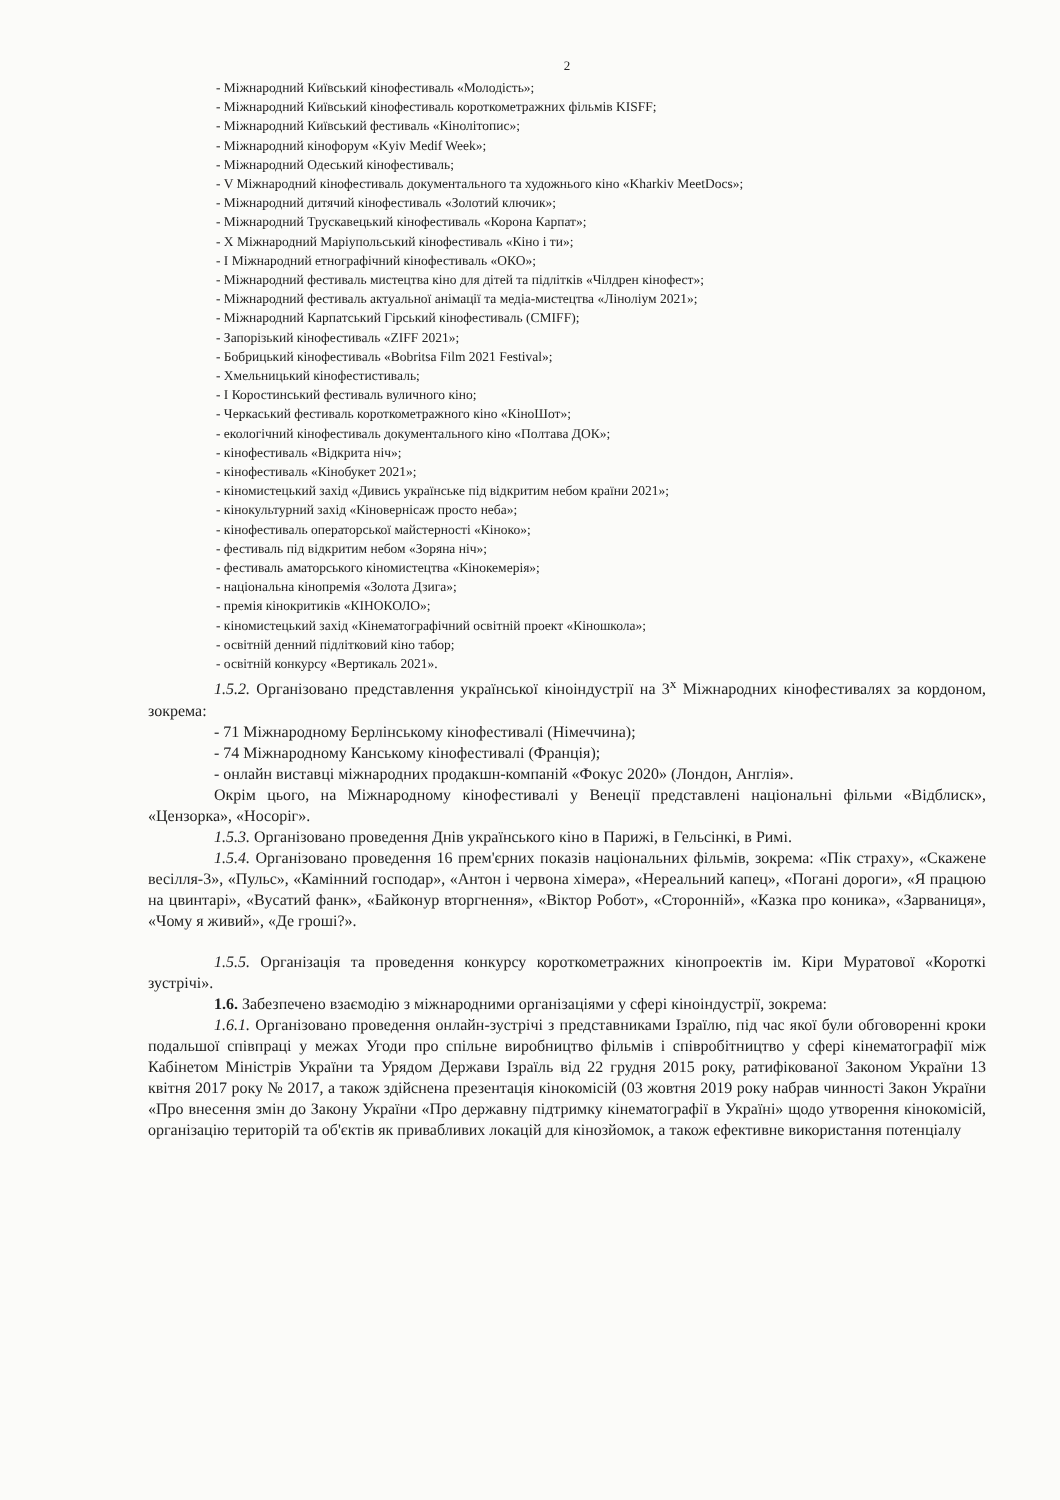2
- Міжнародний Київський кінофестиваль «Молодість»;
- Міжнародний Київський кінофестиваль короткометражних фільмів KISFF;
- Міжнародний Київський фестиваль «Кінолітопис»;
- Міжнародний кінофорум «Kyiv Medif Week»;
- Міжнародний Одеський кінофестиваль;
- V Міжнародний кінофестиваль документального та художнього кіно «Kharkiv MeetDocs»;
- Міжнародний дитячий кінофестиваль «Золотий ключик»;
- Міжнародний Трускавецький кінофестиваль «Корона Карпат»;
- Х Міжнародний Маріупольський кінофестиваль «Кіно і ти»;
- І Міжнародний етнографічний кінофестиваль «ОКО»;
- Міжнародний фестиваль мистецтва кіно для дітей та підлітків «Чілдрен кінофест»;
- Міжнародний фестиваль актуальної анімації та медіа-мистецтва «Ліноліум 2021»;
- Міжнародний Карпатський Гірський кінофестиваль (CMIFF);
- Запорізький кінофестиваль «ZIFF 2021»;
- Бобрицький кінофестиваль «Bobritsa Film 2021 Festival»;
- Хмельницький кінофестистиваль;
- І Коростинський фестиваль вуличного кіно;
- Черкаський фестиваль короткометражного кіно «КіноШот»;
- екологічний кінофестиваль документального кіно «Полтава ДОК»;
- кінофестиваль «Відкрита ніч»;
- кінофестиваль «Кінобукет 2021»;
- кіномистецький захід «Дивись українське під відкритим небом країни 2021»;
- кінокультурний захід «Кіновернісаж просто неба»;
- кінофестиваль операторської майстерності «Кіноко»;
- фестиваль під відкритим небом «Зоряна ніч»;
- фестиваль аматорського кіномистецтва «Кінокемерія»;
- національна кінопремія «Золота Дзига»;
- премія кінокритиків «КІНОКОЛО»;
- кіномистецький захід «Кінематографічний освітній проект «Кіношкола»;
- освітній денний підлітковий кіно табор;
- освітній конкурсу «Вертикаль 2021».
1.5.2. Організовано представлення української кіноіндустрії на 3<sup>х</sup> Міжнародних кінофестивалях за кордоном, зокрема:
- 71 Міжнародному Берлінському кінофестивалі (Німеччина);
- 74 Міжнародному Канському кінофестивалі (Франція);
- онлайн виставці міжнародних продакшн-компаній «Фокус 2020» (Лондон, Англія».
Окрім цього, на Міжнародному кінофестивалі у Венеції представлені національні фільми «Відблиск», «Цензорка», «Носоріг».
1.5.3. Організовано проведення Днів українського кіно в Парижі, в Гельсінкі, в Римі.
1.5.4. Організовано проведення 16 прем'єрних показів національних фільмів, зокрема: «Пік страху», «Скажене весілля-3», «Пульс», «Камінний господар», «Антон і червона хімера», «Нереальний капец», «Погані дороги», «Я працюю на цвинтарі», «Вусатий фанк», «Байконур вторгнення», «Віктор Робот», «Сторонній», «Казка про коника», «Зарваниця», «Чому я живий», «Де гроші?».
1.5.5. Організація та проведення конкурсу короткометражних кінопроектів ім. Кіри Муратової «Короткі зустрічі».
1.6. Забезпечено взаємодію з міжнародними організаціями у сфері кіноіндустрії, зокрема:
1.6.1. Організовано проведення онлайн-зустрічі з представниками Ізраїлю, під час якої були обговоренні кроки подальшої співпраці у межах Угоди про спільне виробництво фільмів і співробітництво у сфері кінематографії між Кабінетом Міністрів України та Урядом Держави Ізраїль від 22 грудня 2015 року, ратифікованої Законом України 13 квітня 2017 року № 2017, а також здійснена презентація кінокомісій (03 жовтня 2019 року набрав чинності Закон України «Про внесення змін до Закону України «Про державну підтримку кінематографії в Україні» щодо утворення кінокомісій, організацію територій та об'єктів як привабливих локацій для кінозйомок, а також ефективне використання потенціалу